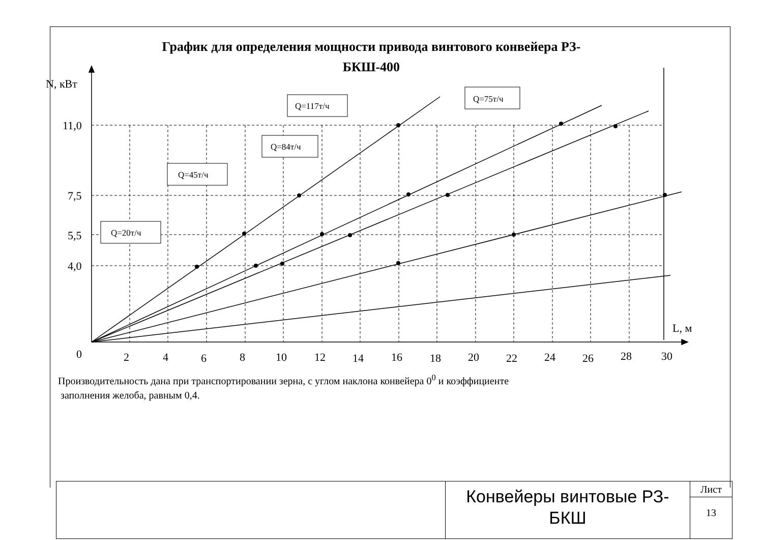График для определения мощности привода винтового конвейера РЗ-БКШ-400
Q=117т/ч
Q=75т/ч
Q=84т/ч
Q=45т/ч
Q=20т/ч
N, кВт
11,0
7,5
5,5
4,0
0
L, м
2
4
6
8
10
12
14
16
18
20
22
24
26
28
30
Производительность дана при транспортировании зерна, с углом наклона конвейера 0<sup>0</sup> и коэффициенте
заполнения желоба, равным 0,4.
Конвейеры винтовые РЗ-
БКШ
Лист
13